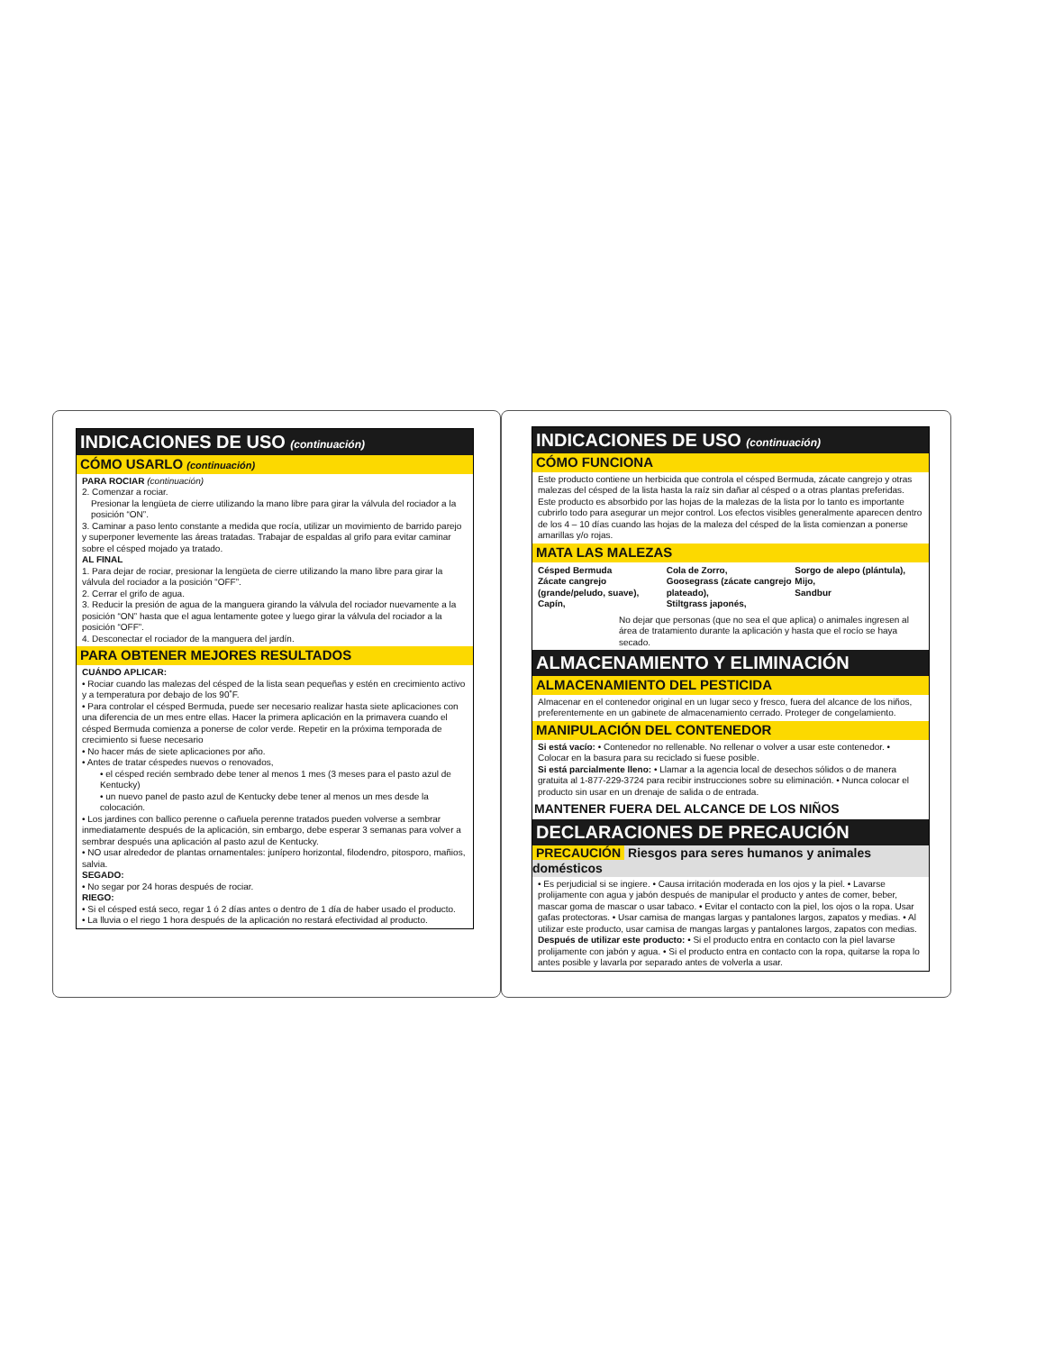INDICACIONES DE USO (continuación)
CÓMO USARLO (continuación)
PARA ROCIAR (continuación)
2. Comenzar a rociar.
Presionar la lengüeta de cierre utilizando la mano libre para girar la válvula del rociador a la posición “ON”.
3. Caminar a paso lento constante a medida que rocía, utilizar un movimiento de barrido parejo y superponer levemente las áreas tratadas. Trabajar de espaldas al grifo para evitar caminar sobre el césped mojado ya tratado.
AL FINAL
1. Para dejar de rociar, presionar la lengüeta de cierre utilizando la mano libre para girar la válvula del rociador a la posición “OFF”.
2. Cerrar el grifo de agua.
3. Reducir la presión de agua de la manguera girando la válvula del rociador nuevamente a la posición “ON” hasta que el agua lentamente gotee y luego girar la válvula del rociador a la posición “OFF”.
4. Desconectar el rociador de la manguera del jardín.
PARA OBTENER MEJORES RESULTADOS
CUÁNDO APLICAR:
• Rociar cuando las malezas del césped de la lista sean pequeñas y estén en crecimiento activo y a temperatura por debajo de los 90˚F.
• Para controlar el césped Bermuda, puede ser necesario realizar hasta siete aplicaciones con una diferencia de un mes entre ellas. Hacer la primera aplicación en la primavera cuando el césped Bermuda comienza a ponerse de color verde. Repetir en la próxima temporada de crecimiento si fuese necesario
• No hacer más de siete aplicaciones por año.
• Antes de tratar céspedes nuevos o renovados,
• el césped recién sembrado debe tener al menos 1 mes (3 meses para el pasto azul de Kentucky)
• un nuevo panel de pasto azul de Kentucky debe tener al menos un mes desde la colocación.
• Los jardines con ballico perenne o cañuela perenne tratados pueden volverse a sembrar inmediatamente después de la aplicación, sin embargo, debe esperar 3 semanas para volver a sembrar después una aplicación al pasto azul de Kentucky.
• NO usar alrededor de plantas ornamentales: junípero horizontal, filodendro, pitosporo, mañios, salvia.
SEGADO:
• No segar por 24 horas después de rociar.
RIEGO:
• Si el césped está seco, regar 1 ó 2 días antes o dentro de 1 día de haber usado el producto.
• La lluvia o el riego 1 hora después de la aplicación no restará efectividad al producto.
INDICACIONES DE USO (continuación)
CÓMO FUNCIONA
Este producto contiene un herbicida que controla el césped Bermuda, zácate cangrejo y otras malezas del césped de la lista hasta la raíz sin dañar al césped o a otras plantas preferidas. Este producto es absorbido por las hojas de la malezas de la lista por lo tanto es importante cubrirlo todo para asegurar un mejor control. Los efectos visibles generalmente aparecen dentro de los 4 – 10 días cuando las hojas de la maleza del césped de la lista comienzan a ponerse amarillas y/o rojas.
MATA LAS MALEZAS
Césped Bermuda
Zácate cangrejo
(grande/peludo, suave),
Capín,
Cola de Zorro,
Goosegrass (zácate cangrejo plateado),
Stiltgrass japonés,
Sorgo de alepo (plántula),
Mijo,
Sandbur
No dejar que personas (que no sea el que aplica) o animales ingresen al área de tratamiento durante la aplicación y hasta que el rocío se haya secado.
ALMACENAMIENTO Y ELIMINACIÓN
ALMACENAMIENTO DEL PESTICIDA
Almacenar en el contenedor original en un lugar seco y fresco, fuera del alcance de los niños, preferentemente en un gabinete de almacenamiento cerrado. Proteger de congelamiento.
MANIPULACIÓN DEL CONTENEDOR
Si está vacío: • Contenedor no rellenable. No rellenar o volver a usar este contenedor. • Colocar en la basura para su reciclado si fuese posible.
Si está parcialmente lleno: • Llamar a la agencia local de desechos sólidos o de manera gratuita al 1-877-229-3724 para recibir instrucciones sobre su eliminación. • Nunca colocar el producto sin usar en un drenaje de salida o de entrada.
MANTENER FUERA DEL ALCANCE DE LOS NIÑOS
DECLARACIONES DE PRECAUCIÓN
PRECAUCIÓN Riesgos para seres humanos y animales domésticos
• Es perjudicial si se ingiere. • Causa irritación moderada en los ojos y la piel. • Lavarse prolijamente con agua y jabón después de manipular el producto y antes de comer, beber, mascar goma de mascar o usar tabaco. • Evitar el contacto con la piel, los ojos o la ropa. Usar gafas protectoras. • Usar camisa de mangas largas y pantalones largos, zapatos y medias. • Al utilizar este producto, usar camisa de mangas largas y pantalones largos, zapatos con medias.
Después de utilizar este producto: • Si el producto entra en contacto con la piel lavarse prolijamente con jabón y agua. • Si el producto entra en contacto con la ropa, quitarse la ropa lo antes posible y lavarla por separado antes de volverla a usar.